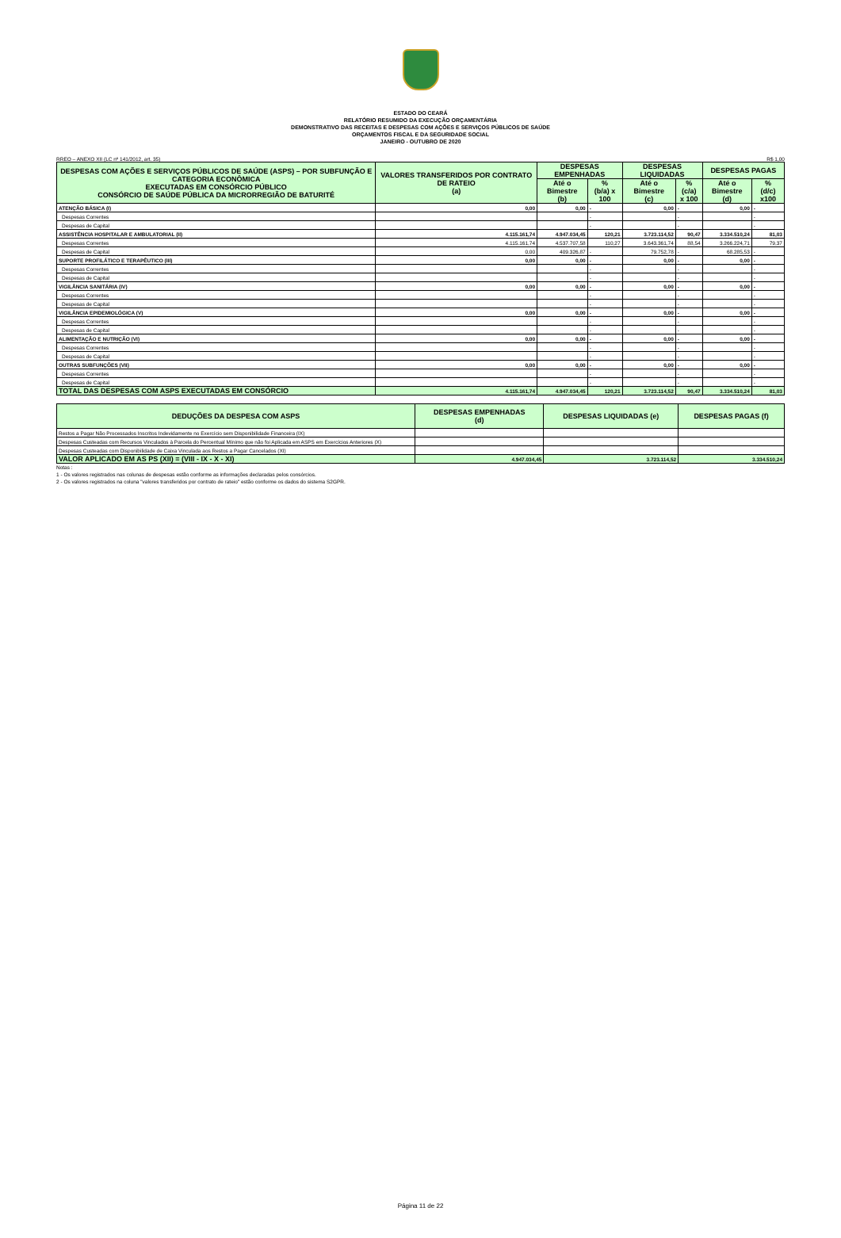ESTADO DO CEARÁ
RELATÓRIO RESUMIDO DA EXECUÇÃO ORÇAMENTÁRIA
DEMONSTRATIVO DAS RECEITAS E DESPESAS COM AÇÕES E SERVIÇOS PÚBLICOS DE SAÚDE
ORÇAMENTOS FISCAL E DA SEGURIDADE SOCIAL
JANEIRO - OUTUBRO DE 2020
RREO – ANEXO XII (LC nº 141/2012, art. 35) R$ 1,00
| DESPESAS COM AÇÕES E SERVIÇOS PÚBLICOS DE SAÚDE (ASPS) – POR SUBFUNÇÃO E CATEGORIA ECONÔMICA EXECUTADAS EM CONSÓRCIO PÚBLICO CONSÓRCIO DE SAÚDE PÚBLICA DA MICRORREGIÃO DE BATURITÉ | VALORES TRANSFERIDOS POR CONTRATO DE RATEIO (a) | DESPESAS EMPENHADAS | | DESPESAS LIQUIDADAS | | DESPESAS PAGAS | |
| --- | --- | --- | --- | --- | --- | --- | --- |
| | | Até o Bimestre (b) | % (b/a) x 100 | Até o Bimestre (c) | % (c/a) x 100 | Até o Bimestre (d) | % (d/c) x100 |
| ATENÇÃO BÁSICA (I) | 0,00 | 0,00 | - | 0,00 | - | 0,00 | - |
| Despesas Correntes | | | - | | - | | - |
| Despesas de Capital | | | - | | - | | - |
| ASSISTÊNCIA HOSPITALAR E AMBULATORIAL (II) | 4.115.161,74 | 4.947.034,45 | 120,21 | 3.723.114,52 | 90,47 | 3.334.510,24 | 81,03 |
| Despesas Correntes | 4.115.161,74 | 4.537.707,58 | 110,27 | 3.643.361,74 | 88,54 | 3.266.224,71 | 79,37 |
| Despesas de Capital | 0,00 | 409.326,87 | - | 79.752,78 | - | 68.285,53 | - |
| SUPORTE PROFILÁTICO E TERAPÊUTICO (III) | 0,00 | 0,00 | - | 0,00 | - | 0,00 | - |
| Despesas Correntes | | | - | | - | | - |
| Despesas de Capital | | | - | | - | | - |
| VIGILÂNCIA SANITÁRIA (IV) | 0,00 | 0,00 | - | 0,00 | - | 0,00 | - |
| Despesas Correntes | | | - | | - | | - |
| Despesas de Capital | | | - | | - | | - |
| VIGILÂNCIA EPIDEMIOLÓGICA (V) | 0,00 | 0,00 | - | 0,00 | - | 0,00 | - |
| Despesas Correntes | | | - | | - | | - |
| Despesas de Capital | | | - | | - | | - |
| ALIMENTAÇÃO E NUTRIÇÃO (VI) | 0,00 | 0,00 | - | 0,00 | - | 0,00 | - |
| Despesas Correntes | | | - | | - | | - |
| Despesas de Capital | | | - | | - | | - |
| OUTRAS SUBFUNÇÕES (VII) | 0,00 | 0,00 | - | 0,00 | - | 0,00 | - |
| Despesas Correntes | | | - | | - | | - |
| Despesas de Capital | | | - | | - | | - |
| TOTAL DAS DESPESAS COM ASPS EXECUTADAS EM CONSÓRCIO | 4.115.161,74 | 4.947.034,45 | 120,21 | 3.723.114,52 | 90,47 | 3.334.510,24 | 81,03 |
| DEDUÇÕES DA DESPESA COM ASPS | DESPESAS EMPENHADAS (d) | DESPESAS LIQUIDADAS (e) | DESPESAS PAGAS (f) |
| --- | --- | --- | --- |
| Restos a Pagar Não Processados Inscritos Indevidamente no Exercício sem Disponibilidade Financeira (IX) | | | |
| Despesas Custeadas com Recursos Vinculados à Parcela do Percentual Mínimo que não foi Aplicada em ASPS em Exercícios Anteriores (X) | | | |
| Despesas Custeadas com Disponibilidade de Caixa Vinculada aos Restos a Pagar Cancelados (XI) | | | |
| VALOR APLICADO EM AS PS (XII) = (VIII - IX - X - XI) | 4.947.034,45 | 3.723.114,52 | 3.334.510,24 |
Notas :
1 - Os valores registrados nas colunas de despesas estão conforme as informações declaradas pelos consórcios.
2 - Os valores registrados na coluna "valores transferidos por contrato de rateio" estão conforme os dados do sistema S2GPR.
Página 11 de 22